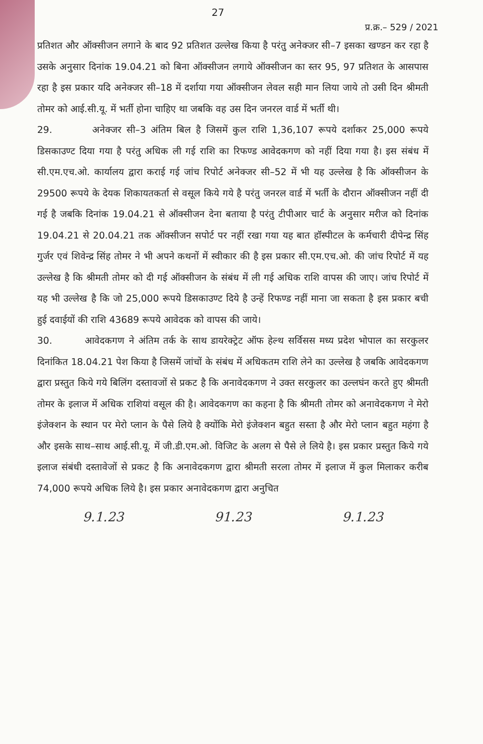27
प्र.क्र.– 529 / 2021
प्रतिशत और ऑक्सीजन लगाने के बाद 92 प्रतिशत उल्लेख किया है परंतु अनेक्जर सी–7 इसका खण्डन कर रहा है उसके अनुसार दिनांक 19.04.21 को बिना ऑक्सीजन लगाये ऑक्सीजन का स्तर 95, 97 प्रतिशत के आसपास रहा है इस प्रकार यदि अनेक्जर सी–18 में दर्शाया गया ऑक्सीजन लेवल सही मान लिया जाये तो उसी दिन श्रीमती तोमर को आई.सी.यू. में भर्ती होना चाहिए था जबकि वह उस दिन जनरल वार्ड में भर्ती थी।
29. अनेक्जर सी–3 अंतिम बिल है जिसमें कुल राशि 1,36,107 रूपये दर्शाकर 25,000 रूपये डिसकाउण्ट दिया गया है परंतु अधिक ली गई राशि का रिफण्ड आवेदकगण को नहीं दिया गया है। इस संबंध में सी.एम.एच.ओ. कार्यालय द्वारा कराई गई जांच रिपोर्ट अनेक्जर सी–52 में भी यह उल्लेख है कि ऑक्सीजन के 29500 रूपये के देयक शिकायतकर्ता से वसूल किये गये है परंतु जनरल वार्ड में भर्ती के दौरान ऑक्सीजन नहीं दी गई है जबकि दिनांक 19.04.21 से ऑक्सीजन देना बताया है परंतु टीपीआर चार्ट के अनुसार मरीज को दिनांक 19.04.21 से 20.04.21 तक ऑक्सीजन सपोर्ट पर नहीं रखा गया यह बात हॉस्पीटल के कर्मचारी दीपेन्द्र सिंह गुर्जर एवं शिवेन्द्र सिंह तोमर ने भी अपने कथनों में स्वीकार की है इस प्रकार सी.एम.एच.ओ. की जांच रिपोर्ट में यह उल्लेख है कि श्रीमती तोमर को दी गई ऑक्सीजन के संबंध में ली गई अधिक राशि वापस की जाए। जांच रिपोर्ट में यह भी उल्लेख है कि जो 25,000 रूपये डिसकाउण्ट दिये है उन्हें रिफण्ड नहीं माना जा सकता है इस प्रकार बची हुई दवाईयों की राशि 43689 रूपये आवेदक को वापस की जाये।
30. आवेदकगण ने अंतिम तर्क के साथ डायरेक्ट्रेट ऑफ हेल्थ सर्विसस मध्य प्रदेश भोपाल का सरकुलर दिनांकित 18.04.21 पेश किया है जिसमें जांचों के संबंध में अधिकतम राशि लेने का उल्लेख है जबकि आवेदकगण द्वारा प्रस्तुत किये गये बिलिंग दस्तावजों से प्रकट है कि अनावेदकगण ने उक्त सरकुलर का उल्लघंन करते हुए श्रीमती तोमर के इलाज में अधिक राशियां वसूल की है। आवेदकगण का कहना है कि श्रीमती तोमर को अनावेदकगण ने मेरो इंजेक्शन के स्थान पर मेरो प्लान के पैसे लिये है क्योंकि मेरो इंजेक्शन बहुत सस्ता है और मेरो प्लान बहुत महंगा है और इसके साथ–साथ आई.सी.यू. में जी.डी.एम.ओ. विजिट के अलग से पैसे ले लिये है। इस प्रकार प्रस्तुत किये गये इलाज संबंधी दस्तावेजों से प्रकट है कि अनावेदकगण द्वारा श्रीमती सरला तोमर में इलाज में कुल मिलाकर करीब 74,000 रूपये अधिक लिये है। इस प्रकार अनावेदकगण द्वारा अनुचित
9.1.23 91.23 9.1.23